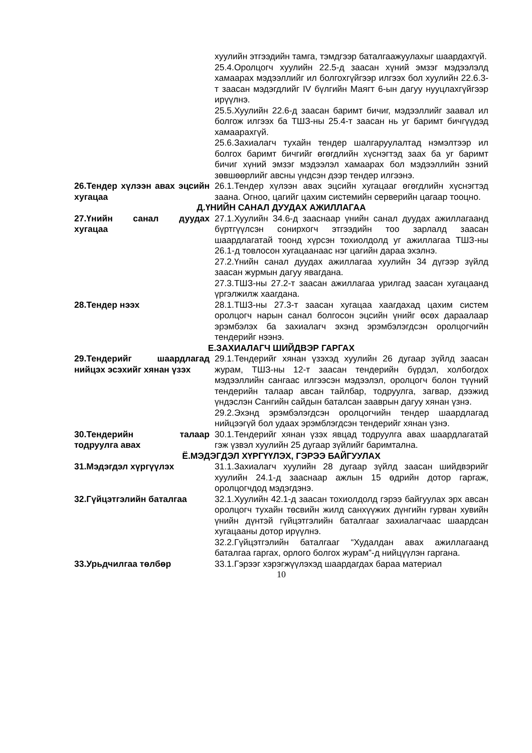хуулийн этгээдийн тамга, тэмдгээр баталгаажуулахыг шаардахгүй.
25.4.Оролцогч хуулийн 22.5-д заасан хүний эмзэг мэдээлэлд хамаарах мэдээллийг ил болгохгүйгээр илгээх бол хуулийн 22.6.3-т заасан мэдэгдлийг IV бүлгийн Маягт 6-ын дагуу нууцлахгүйгээр ирүүлнэ.
25.5.Хуулийн 22.6-д заасан баримт бичиг, мэдээллийг заавал ил болгож илгээх ба ТШЗ-ны 25.4-т заасан нь уг баримт бичгүүдэд хамаарахгүй.
25.6.Захиалагч тухайн тендер шалгаруулалтад нэмэлтээр ил болгох баримт бичгийг өгөгдлийн хүснэгтэд заах ба уг баримт бичиг хүний эмзэг мэдээлэл хамаарах бол мэдээллийн эзний зөвшөөрлийг авсны үндсэн дээр тендер илгээнэ.
26.Тендер хүлээн авах эцсийн хугацаа
26.1.Тендер хүлээн авах эцсийн хугацааг өгөгдлийн хүснэгтэд заана. Огноо, цагийг цахим системийн серверийн цагаар тооцно.
Д.ҮНИЙН САНАЛ ДУУДАХ АЖИЛЛАГАА
27.Үнийн санал дуудах хугацаа
27.1.Хуулийн 34.6-д зааснаар үнийн санал дуудах ажиллагаанд бүртгүүлсэн сонирхогч этгээдийн тоо зарлалд заасан шаардлагатай тоонд хүрсэн тохиолдолд уг ажиллагаа ТШЗ-ны 26.1-д товлосон хугацаанаас нэг цагийн дараа эхэлнэ.
27.2.Үнийн санал дуудах ажиллагаа хуулийн 34 дүгээр зүйлд заасан журмын дагуу явагдана.
27.3.ТШЗ-ны 27.2-т заасан ажиллагаа урилгад заасан хугацаанд үргэлжилж хаагдана.
28.Тендер нээх 28.1.ТШЗ-ны 27.3-т заасан хугацаа хаагдахад цахим систем оролцогч нарын санал болгосон эцсийн үнийг өсөх дараалаар эрэмбэлэх ба захиалагч эхэнд эрэмбэлэгдсэн оролцогчийн тендерийг нээнэ.
Е.ЗАХИАЛАГЧ ШИЙДВЭР ГАРГАХ
29.Тендерийг шаардлагад нийцэх эсэхийг хянан үзэх
29.1.Тендерийг хянан үзэхэд хуулийн 26 дугаар зүйлд заасан журам, ТШЗ-ны 12-т заасан тендерийн бүрдэл, холбогдох мэдээллийн сангаас илгээсэн мэдээлэл, оролцогч болон түүний тендерийн талаар авсан тайлбар, тодруулга, загвар, дээжид үндэслэн Сангийн сайдын баталсан зааврын дагуу хянан үзнэ.
29.2.Эхэнд эрэмбэлэгдсэн оролцогчийн тендер шаардлагад нийцээгүй бол удаах эрэмблэгдсэн тендерийг хянан үзнэ.
30.Тендерийн талаар тодруулга авах
30.1.Тендерийг хянан үзэх явцад тодруулга авах шаардлагатай гэж үзвэл хуулийн 25 дугаар зүйлийг баримтална.
Ё.МЭДЭГДЭЛ ХҮРГҮҮЛЭХ, ГЭРЭЭ БАЙГУУЛАХ
31.Мэдэгдэл хүргүүлэх 31.1.Захиалагч хуулийн 28 дугаар зүйлд заасан шийдвэрийг хуулийн 24.1-д зааснаар ажлын 15 өдрийн дотор гаргаж, оролцогчдод мэдэгдэнэ.
32.Гүйцэтгэлийн баталгаа 32.1.Хуулийн 42.1-д заасан тохиолдолд гэрээ байгуулах эрх авсан оролцогч тухайн төсвийн жилд санхүүжих дүнгийн гурван хувийн үнийн дүнтэй гүйцэтгэлийн баталгааг захиалагчаас шаардсан хугацааны дотор ирүүлнэ.
32.2.Гүйцэтгэлийн баталгааг “Худалдан авах ажиллагаанд баталгаа гаргах, орлого болгох журам”-д нийцүүлэн гаргана.
33.Урьдчилгаа төлбөр 33.1.Гэрээг хэрэгжүүлэхэд шаардагдах бараа материал
10